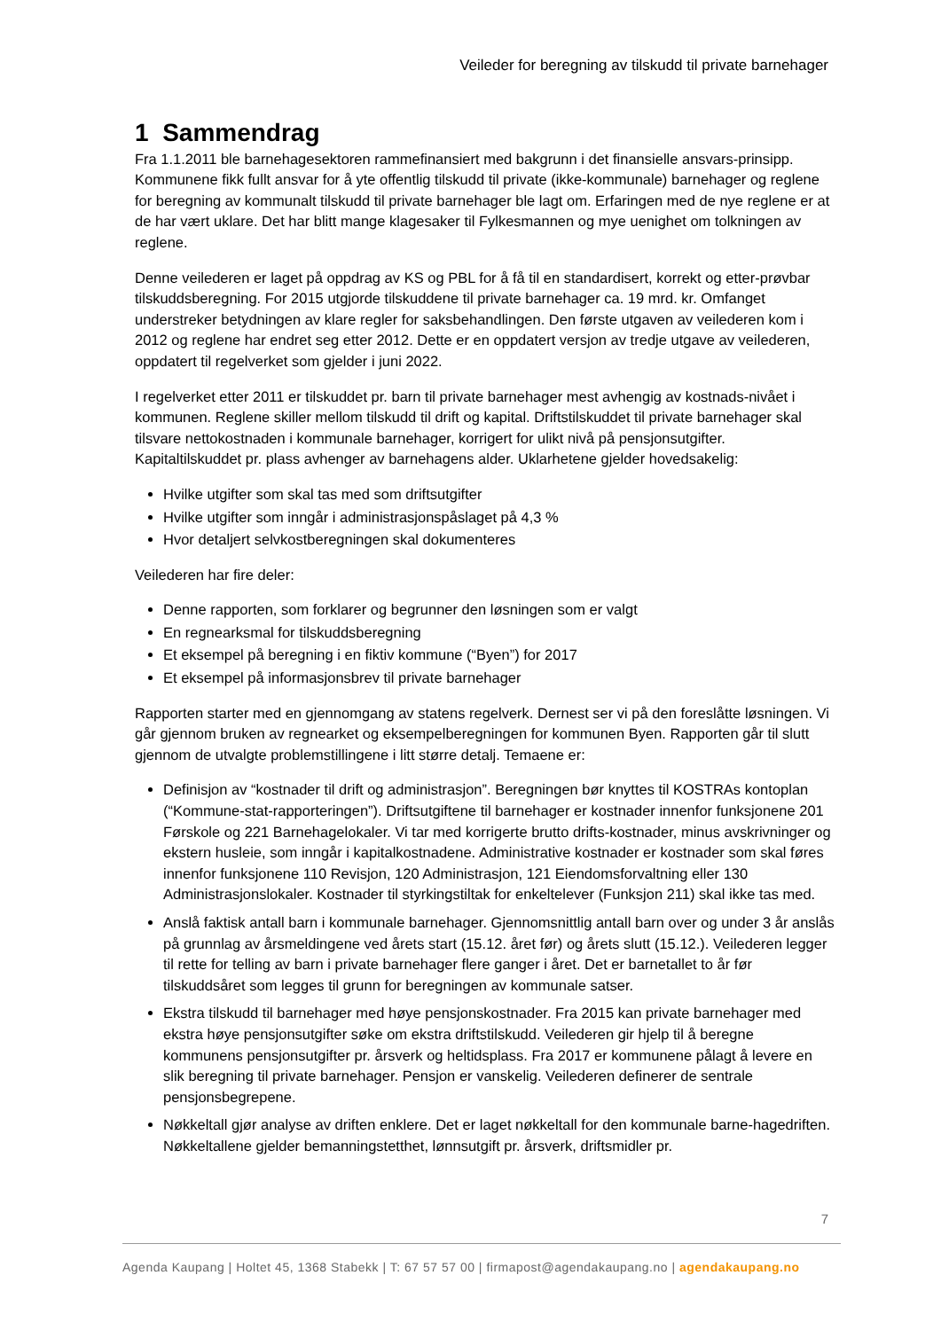Veileder for beregning av tilskudd til private barnehager
1 Sammendrag
Fra 1.1.2011 ble barnehagesektoren rammefinansiert med bakgrunn i det finansielle ansvars-prinsipp. Kommunene fikk fullt ansvar for å yte offentlig tilskudd til private (ikke-kommunale) barnehager og reglene for beregning av kommunalt tilskudd til private barnehager ble lagt om. Erfaringen med de nye reglene er at de har vært uklare. Det har blitt mange klagesaker til Fylkesmannen og mye uenighet om tolkningen av reglene.
Denne veilederen er laget på oppdrag av KS og PBL for å få til en standardisert, korrekt og etter-prøvbar tilskuddsberegning. For 2015 utgjorde tilskuddene til private barnehager ca. 19 mrd. kr. Omfanget understreker betydningen av klare regler for saksbehandlingen. Den første utgaven av veilederen kom i 2012 og reglene har endret seg etter 2012. Dette er en oppdatert versjon av tredje utgave av veilederen, oppdatert til regelverket som gjelder i juni 2022.
I regelverket etter 2011 er tilskuddet pr. barn til private barnehager mest avhengig av kostnads-nivået i kommunen. Reglene skiller mellom tilskudd til drift og kapital. Driftstilskuddet til private barnehager skal tilsvare nettokostnaden i kommunale barnehager, korrigert for ulikt nivå på pensjonsutgifter. Kapitaltilskuddet pr. plass avhenger av barnehagens alder. Uklarhetene gjelder hovedsakelig:
Hvilke utgifter som skal tas med som driftsutgifter
Hvilke utgifter som inngår i administrasjonspåslaget på 4,3 %
Hvor detaljert selvkostberegningen skal dokumenteres
Veilederen har fire deler:
Denne rapporten, som forklarer og begrunner den løsningen som er valgt
En regnearksmal for tilskuddsberegning
Et eksempel på beregning i en fiktiv kommune (“Byen”) for 2017
Et eksempel på informasjonsbrev til private barnehager
Rapporten starter med en gjennomgang av statens regelverk. Dernest ser vi på den foreslåtte løsningen. Vi går gjennom bruken av regnearket og eksempelberegningen for kommunen Byen. Rapporten går til slutt gjennom de utvalgte problemstillingene i litt større detalj. Temaene er:
Definisjon av “kostnader til drift og administrasjon”. Beregningen bør knyttes til KOSTRAs kontoplan (“Kommune-stat-rapporteringen”). Driftsutgiftene til barnehager er kostnader innenfor funksjonene 201 Førskole og 221 Barnehagelokaler. Vi tar med korrigerte brutto drifts-kostnader, minus avskrivninger og ekstern husleie, som inngår i kapitalkostnadene. Administrative kostnader er kostnader som skal føres innenfor funksjonene 110 Revisjon, 120 Administrasjon, 121 Eiendomsforvaltning eller 130 Administrasjonslokaler. Kostnader til styrkingstiltak for enkeltelever (Funksjon 211) skal ikke tas med.
Anslå faktisk antall barn i kommunale barnehager. Gjennomsnittlig antall barn over og under 3 år anslås på grunnlag av årsmeldingene ved årets start (15.12. året før) og årets slutt (15.12.). Veilederen legger til rette for telling av barn i private barnehager flere ganger i året. Det er barnetallet to år før tilskuddsåret som legges til grunn for beregningen av kommunale satser.
Ekstra tilskudd til barnehager med høye pensjonskostnader. Fra 2015 kan private barnehager med ekstra høye pensjonsutgifter søke om ekstra driftstilskudd. Veilederen gir hjelp til å beregne kommunens pensjonsutgifter pr. årsverk og heltidsplass. Fra 2017 er kommunene pålagt å levere en slik beregning til private barnehager. Pensjon er vanskelig. Veilederen definerer de sentrale pensjonsbegrepene.
Nøkkeltall gjør analyse av driften enklere. Det er laget nøkkeltall for den kommunale barne-hagedriften. Nøkkeltallene gjelder bemanningstetthet, lønnsutgift pr. årsverk, driftsmidler pr.
7
Agenda Kaupang | Holtet 45, 1368 Stabekk | T: 67 57 57 00 | firmapost@agendakaupang.no | agendakaupang.no